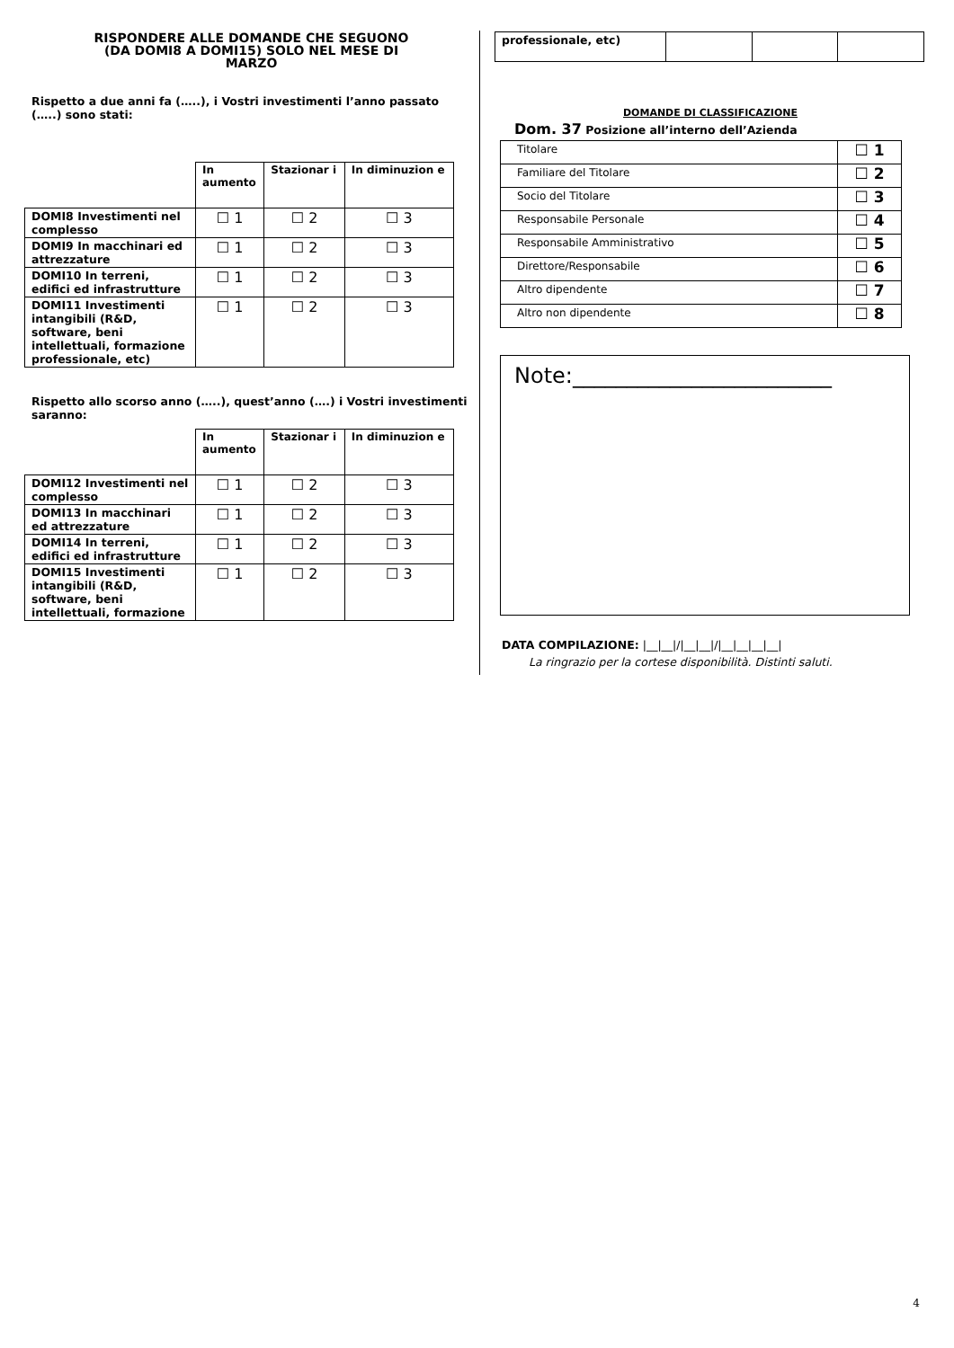RISPONDERE ALLE DOMANDE CHE SEGUONO
(DA DOMI8 A DOMI15) SOLO NEL MESE DI
MARZO
Rispetto a due anni fa (…..), i Vostri investimenti l’anno passato (…..) sono stati:
| | In aumento | Stazionar i | In diminuzion e |
| --- | --- | --- | --- |
| DOMI8 Investimenti nel complesso | ☐ 1 | ☐ 2 | ☐ 3 |
| DOMI9 In macchinari ed attrezzature | ☐ 1 | ☐ 2 | ☐ 3 |
| DOMI10 In terreni, edifici ed infrastrutture | ☐ 1 | ☐ 2 | ☐ 3 |
| DOMI11 Investimenti intangibili (R&D, software, beni intellettuali, formazione professionale, etc) | ☐ 1 | ☐ 2 | ☐ 3 |
Rispetto allo scorso anno (…..), quest’anno (….) i Vostri investimenti saranno:
| | In aumento | Stazionar i | In diminuzion e |
| --- | --- | --- | --- |
| DOMI12 Investimenti nel complesso | ☐ 1 | ☐ 2 | ☐ 3 |
| DOMI13 In macchinari ed attrezzature | ☐ 1 | ☐ 2 | ☐ 3 |
| DOMI14 In terreni, edifici ed infrastrutture | ☐ 1 | ☐ 2 | ☐ 3 |
| DOMI15 Investimenti intangibili (R&D, software, beni intellettuali, formazione | ☐ 1 | ☐ 2 | ☐ 3 |
| professionale, etc) | | | |
DOMANDE DI CLASSIFICAZIONE
Dom. 37 Posizione all’interno dell’Azienda
| Titolare | ☐ 1 |
| Familiare del Titolare | ☐ 2 |
| Socio del Titolare | ☐ 3 |
| Responsabile Personale | ☐ 4 |
| Responsabile Amministrativo | ☐ 5 |
| Direttore/Responsabile | ☐ 6 |
| Altro dipendente | ☐ 7 |
| Altro non dipendente | ☐ 8 |
Note:________________________
DATA COMPILAZIONE: |__|__|/|__|__|/|__|__|__|__|
La ringrazio per la cortese disponibilità. Distinti saluti.
4